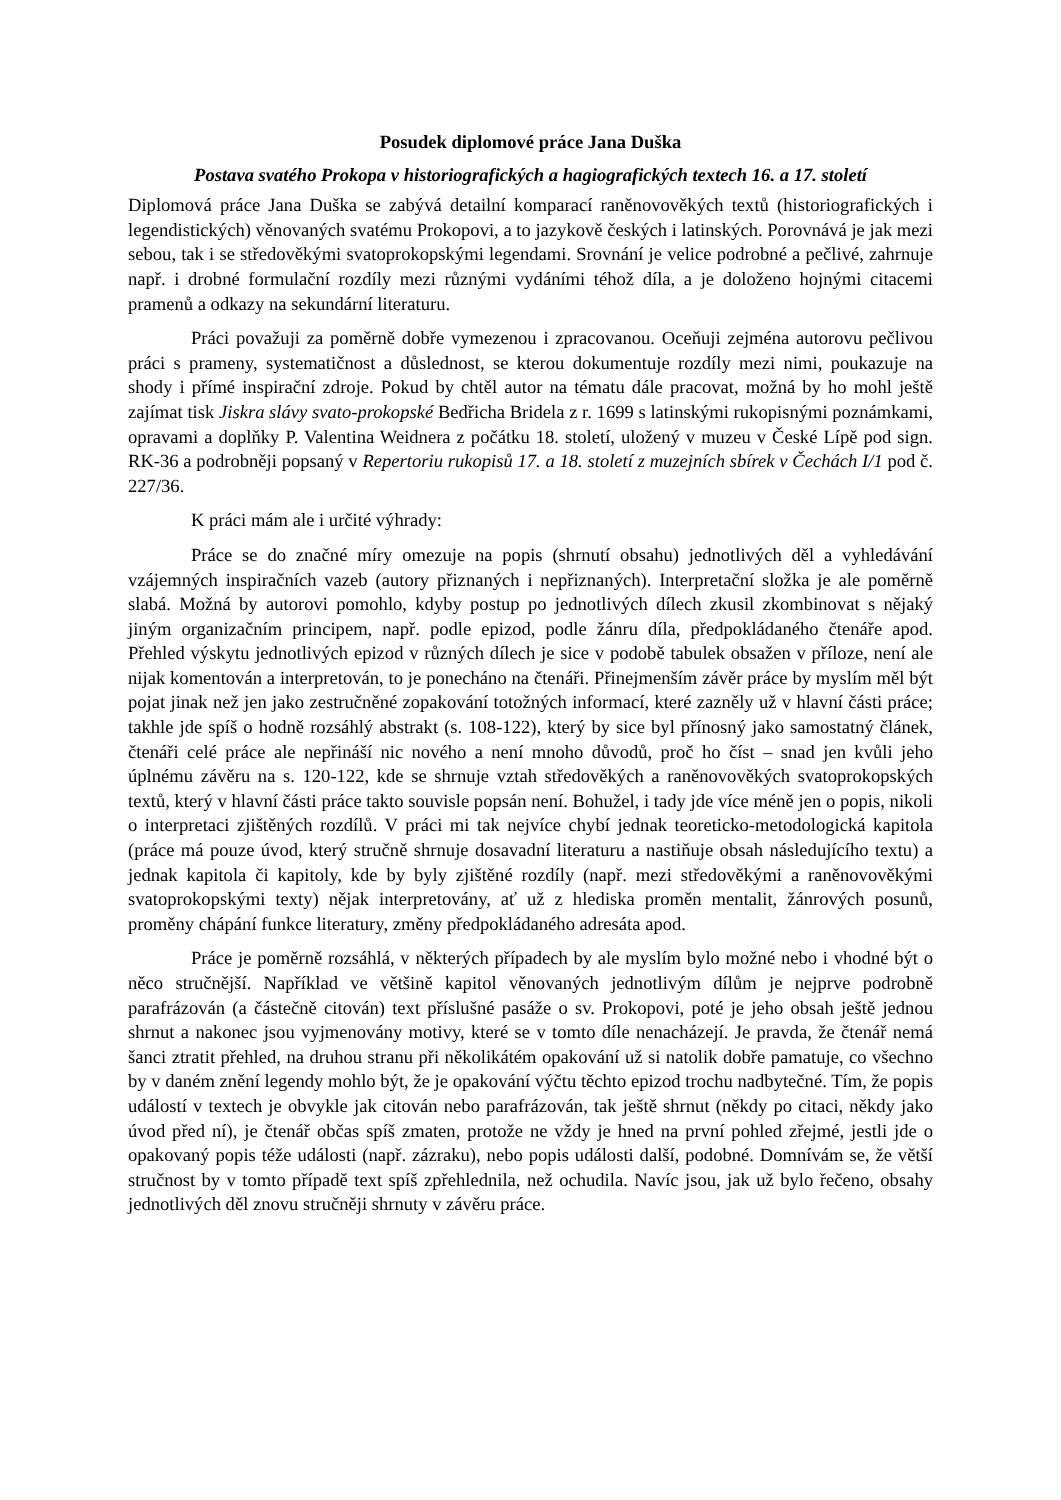Posudek diplomové práce Jana Duška
Postava svatého Prokopa v historiografických a hagiografických textech 16. a 17. století
Diplomová práce Jana Duška se zabývá detailní komparací raněnovověkých textů (historiografických i legendistických) věnovaných svatému Prokopovi, a to jazykově českých i latinských. Porovnává je jak mezi sebou, tak i se středověkými svatoprokopskými legendami. Srovnání je velice podrobné a pečlivé, zahrnuje např. i drobné formulační rozdíly mezi různými vydáními téhož díla, a je doloženo hojnými citacemi pramenů a odkazy na sekundární literaturu.
Práci považuji za poměrně dobře vymezenou i zpracovanou. Oceňuji zejména autorovu pečlivou práci s prameny, systematičnost a důslednost, se kterou dokumentuje rozdíly mezi nimi, poukazuje na shody i přímé inspirační zdroje. Pokud by chtěl autor na tématu dále pracovat, možná by ho mohl ještě zajímat tisk Jiskra slávy svato-prokopské Bedřicha Bridela z r. 1699 s latinskými rukopisnými poznámkami, opravami a doplňky P. Valentina Weidnera z počátku 18. století, uložený v muzeu v České Lípě pod sign. RK-36 a podrobněji popsaný v Repertoriu rukopisů 17. a 18. století z muzejních sbírek v Čechách I/1 pod č. 227/36.
K práci mám ale i určité výhrady:
Práce se do značné míry omezuje na popis (shrnutí obsahu) jednotlivých děl a vyhledávání vzájemných inspiračních vazeb (autory přiznaných i nepřiznaných). Interpretační složka je ale poměrně slabá. Možná by autorovi pomohlo, kdyby postup po jednotlivých dílech zkusil zkombinovat s nějaký jiným organizačním principem, např. podle epizod, podle žánru díla, předpokládaného čtenáře apod. Přehled výskytu jednotlivých epizod v různých dílech je sice v podobě tabulek obsažen v příloze, není ale nijak komentován a interpretován, to je ponecháno na čtenáři. Přinejmenším závěr práce by myslím měl být pojat jinak než jen jako zestručněné zopakování totožných informací, které zazněly už v hlavní části práce; takhle jde spíš o hodně rozsáhlý abstrakt (s. 108-122), který by sice byl přínosný jako samostatný článek, čtenáři celé práce ale nepřináší nic nového a není mnoho důvodů, proč ho číst – snad jen kvůli jeho úplnému závěru na s. 120-122, kde se shrnuje vztah středověkých a raněnovověkých svatoprokopských textů, který v hlavní části práce takto souvisle popsán není. Bohužel, i tady jde více méně jen o popis, nikoli o interpretaci zjištěných rozdílů. V práci mi tak nejvíce chybí jednak teoreticko-metodologická kapitola (práce má pouze úvod, který stručně shrnuje dosavadní literaturu a nastiňuje obsah následujícího textu) a jednak kapitola či kapitoly, kde by byly zjištěné rozdíly (např. mezi středověkými a raněnovověkými svatoprokopskými texty) nějak interpretovány, ať už z hlediska proměn mentalit, žánrových posunů, proměny chápání funkce literatury, změny předpokládaného adresáta apod.
Práce je poměrně rozsáhlá, v některých případech by ale myslím bylo možné nebo i vhodné být o něco stručnější. Například ve většině kapitol věnovaných jednotlivým dílům je nejprve podrobně parafrázován (a částečně citován) text příslušné pasáže o sv. Prokopovi, poté je jeho obsah ještě jednou shrnut a nakonec jsou vyjmenovány motivy, které se v tomto díle nenacházejí. Je pravda, že čtenář nemá šanci ztratit přehled, na druhou stranu při několikátém opakování už si natolik dobře pamatuje, co všechno by v daném znění legendy mohlo být, že je opakování výčtu těchto epizod trochu nadbytečné. Tím, že popis událostí v textech je obvykle jak citován nebo parafrázován, tak ještě shrnut (někdy po citaci, někdy jako úvod před ní), je čtenář občas spíš zmaten, protože ne vždy je hned na první pohled zřejmé, jestli jde o opakovaný popis téže události (např. zázraku), nebo popis události další, podobné. Domnívám se, že větší stručnost by v tomto případě text spíš zpřehlednila, než ochudila. Navíc jsou, jak už bylo řečeno, obsahy jednotlivých děl znovu stručněji shrnuty v závěru práce.